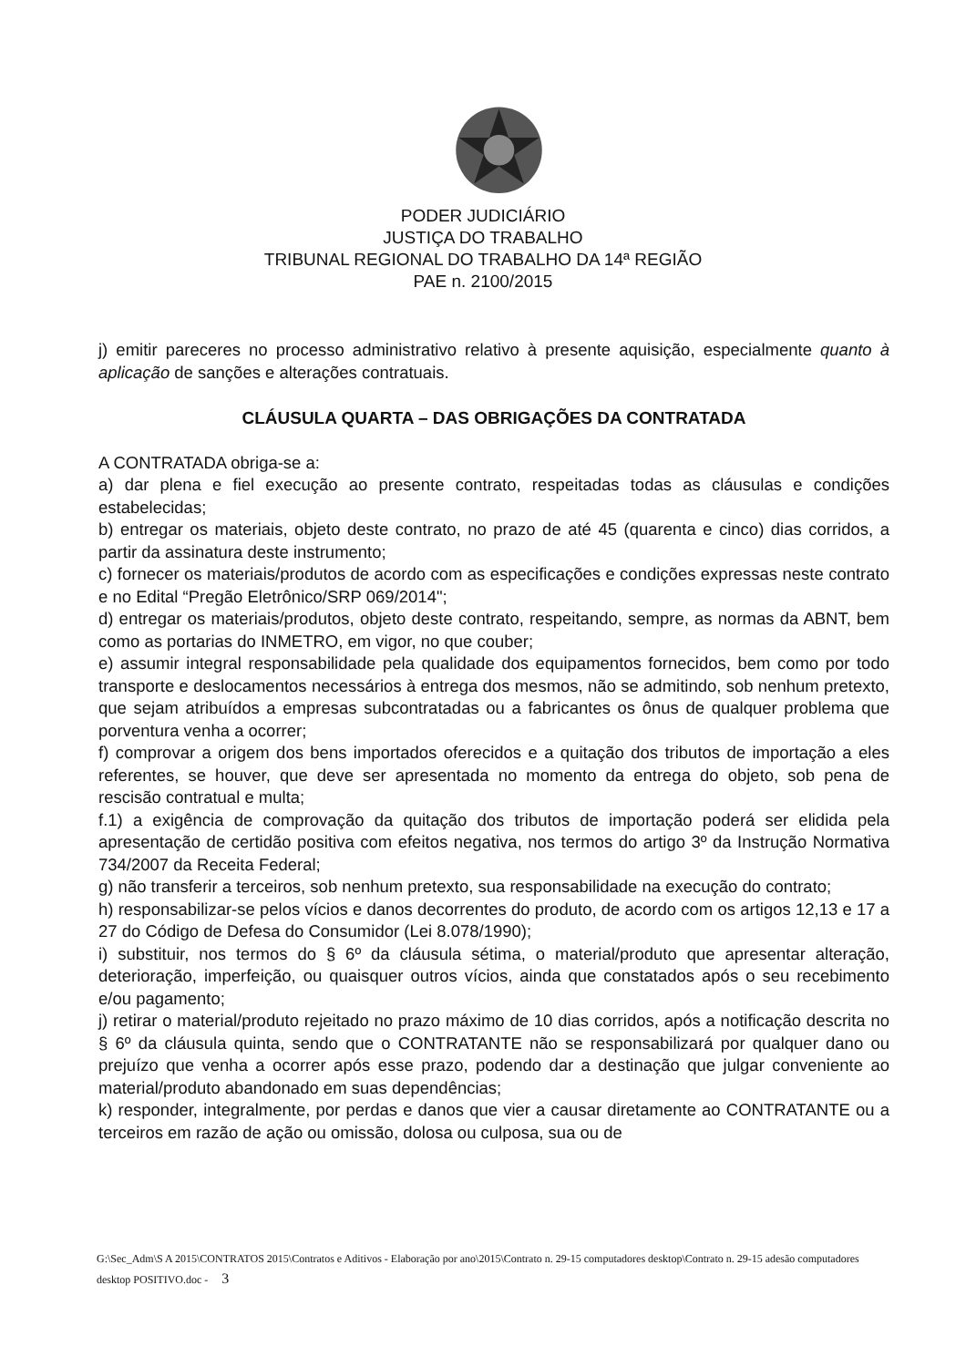PODER JUDICIÁRIO
JUSTIÇA DO TRABALHO
TRIBUNAL REGIONAL DO TRABALHO DA 14ª REGIÃO
PAE n. 2100/2015
j) emitir pareceres no processo administrativo relativo à presente aquisição, especialmente quanto à aplicação de sanções e alterações contratuais.
CLÁUSULA QUARTA – DAS OBRIGAÇÕES DA CONTRATADA
A CONTRATADA obriga-se a:
a) dar plena e fiel execução ao presente contrato, respeitadas todas as cláusulas e condições estabelecidas;
b) entregar os materiais, objeto deste contrato, no prazo de até 45 (quarenta e cinco) dias corridos, a partir da assinatura deste instrumento;
c) fornecer os materiais/produtos de acordo com as especificações e condições expressas neste contrato e no Edital “Pregão Eletrônico/SRP 069/2014";
d) entregar os materiais/produtos, objeto deste contrato, respeitando, sempre, as normas da ABNT, bem como as portarias do INMETRO, em vigor, no que couber;
e) assumir integral responsabilidade pela qualidade dos equipamentos fornecidos, bem como por todo transporte e deslocamentos necessários à entrega dos mesmos, não se admitindo, sob nenhum pretexto, que sejam atribuídos a empresas subcontratadas ou a fabricantes os ônus de qualquer problema que porventura venha a ocorrer;
f) comprovar a origem dos bens importados oferecidos e a quitação dos tributos de importação a eles referentes, se houver, que deve ser apresentada no momento da entrega do objeto, sob pena de rescisão contratual e multa;
f.1) a exigência de comprovação da quitação dos tributos de importação poderá ser elidida pela apresentação de certidão positiva com efeitos negativa, nos termos do artigo 3º da Instrução Normativa 734/2007 da Receita Federal;
g) não transferir a terceiros, sob nenhum pretexto, sua responsabilidade na execução do contrato;
h) responsabilizar-se pelos vícios e danos decorrentes do produto, de acordo com os artigos 12,13 e 17 a 27 do Código de Defesa do Consumidor (Lei 8.078/1990);
i) substituir, nos termos do § 6º da cláusula sétima, o material/produto que apresentar alteração, deterioração, imperfeição, ou quaisquer outros vícios, ainda que constatados após o seu recebimento e/ou pagamento;
j) retirar o material/produto rejeitado no prazo máximo de 10 dias corridos, após a notificação descrita no § 6º da cláusula quinta, sendo que o CONTRATANTE não se responsabilizará por qualquer dano ou prejuízo que venha a ocorrer após esse prazo, podendo dar a destinação que julgar conveniente ao material/produto abandonado em suas dependências;
k) responder, integralmente, por perdas e danos que vier a causar diretamente ao CONTRATANTE ou a terceiros em razão de ação ou omissão, dolosa ou culposa, sua ou de
G:\Sec_Adm\S A 2015\CONTRATOS 2015\Contratos e Aditivos - Elaboração por ano\2015\Contrato n. 29-15 computadores desktop\Contrato n. 29-15 adesão computadores desktop POSITIVO.doc - 3